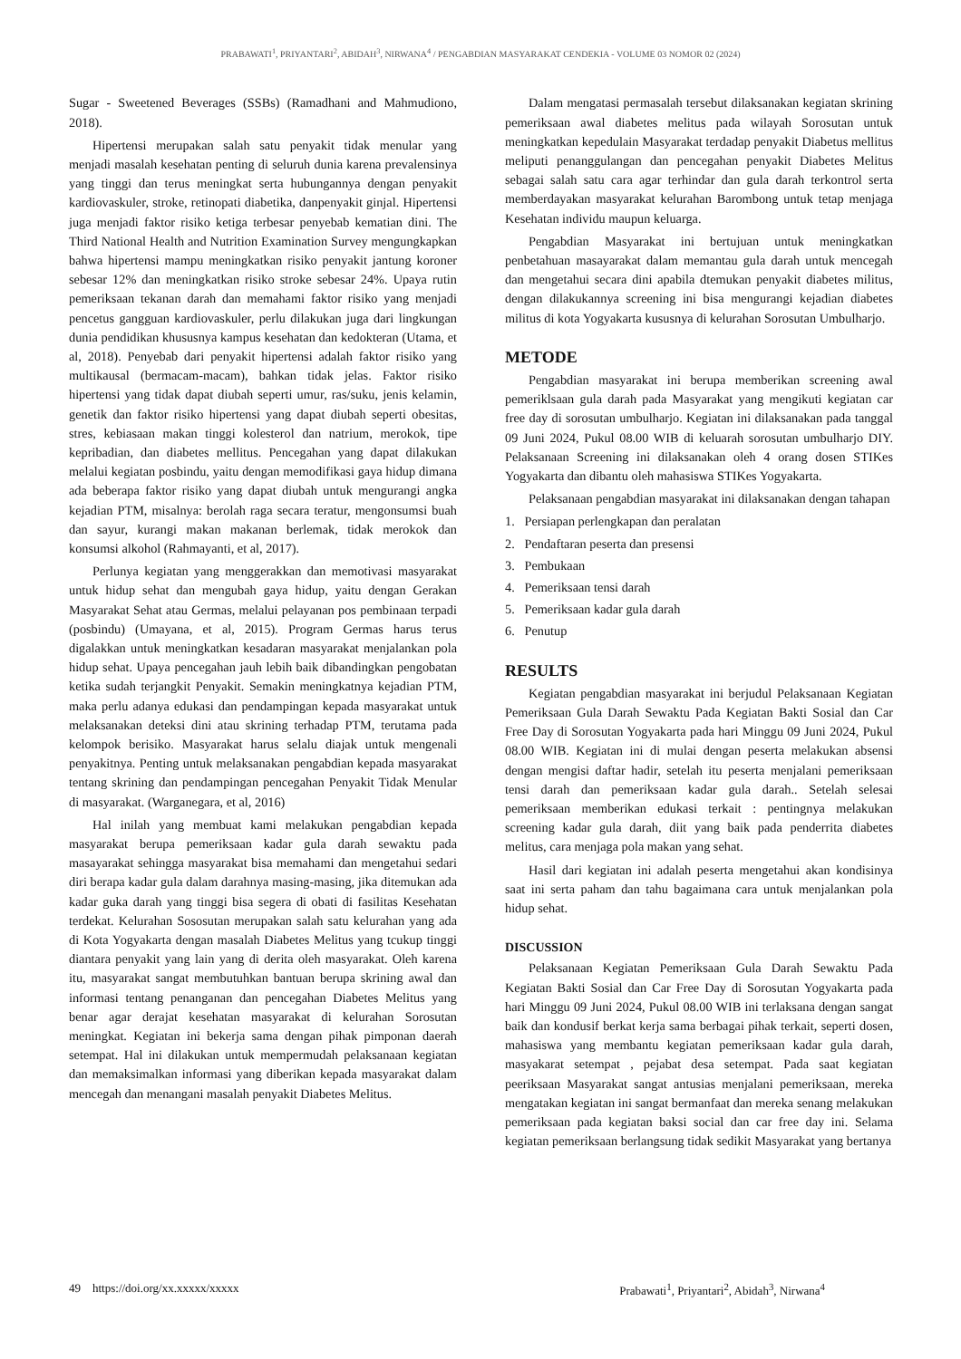PRABAWATI<sup>1</sup>, PRIYANTARI<sup>2</sup>, ABIDAH<sup>3</sup>, NIRWANA<sup>4</sup> / PENGABDIAN MASYARAKAT CENDEKIA - VOLUME 03 NOMOR 02 (2024)
Sugar - Sweetened Beverages (SSBs) (Ramadhani and Mahmudiono, 2018).
Hipertensi merupakan salah satu penyakit tidak menular yang menjadi masalah kesehatan penting di seluruh dunia karena prevalensinya yang tinggi dan terus meningkat serta hubungannya dengan penyakit kardiovaskuler, stroke, retinopati diabetika, danpenyakit ginjal. Hipertensi juga menjadi faktor risiko ketiga terbesar penyebab kematian dini. The Third National Health and Nutrition Examination Survey mengungkapkan bahwa hipertensi mampu meningkatkan risiko penyakit jantung koroner sebesar 12% dan meningkatkan risiko stroke sebesar 24%. Upaya rutin pemeriksaan tekanan darah dan memahami faktor risiko yang menjadi pencetus gangguan kardiovaskuler, perlu dilakukan juga dari lingkungan dunia pendidikan khususnya kampus kesehatan dan kedokteran (Utama, et al, 2018). Penyebab dari penyakit hipertensi adalah faktor risiko yang multikausal (bermacam-macam), bahkan tidak jelas. Faktor risiko hipertensi yang tidak dapat diubah seperti umur, ras/suku, jenis kelamin, genetik dan faktor risiko hipertensi yang dapat diubah seperti obesitas, stres, kebiasaan makan tinggi kolesterol dan natrium, merokok, tipe kepribadian, dan diabetes mellitus. Pencegahan yang dapat dilakukan melalui kegiatan posbindu, yaitu dengan memodifikasi gaya hidup dimana ada beberapa faktor risiko yang dapat diubah untuk mengurangi angka kejadian PTM, misalnya: berolah raga secara teratur, mengonsumsi buah dan sayur, kurangi makan makanan berlemak, tidak merokok dan konsumsi alkohol (Rahmayanti, et al, 2017).
Perlunya kegiatan yang menggerakkan dan memotivasi masyarakat untuk hidup sehat dan mengubah gaya hidup, yaitu dengan Gerakan Masyarakat Sehat atau Germas, melalui pelayanan pos pembinaan terpadi (posbindu) (Umayana, et al, 2015). Program Germas harus terus digalakkan untuk meningkatkan kesadaran masyarakat menjalankan pola hidup sehat. Upaya pencegahan jauh lebih baik dibandingkan pengobatan ketika sudah terjangkit Penyakit. Semakin meningkatnya kejadian PTM, maka perlu adanya edukasi dan pendampingan kepada masyarakat untuk melaksanakan deteksi dini atau skrining terhadap PTM, terutama pada kelompok berisiko. Masyarakat harus selalu diajak untuk mengenali penyakitnya. Penting untuk melaksanakan pengabdian kepada masyarakat tentang skrining dan pendampingan pencegahan Penyakit Tidak Menular di masyarakat. (Warganegara, et al, 2016)
Hal inilah yang membuat kami melakukan pengabdian kepada masyarakat berupa pemeriksaan kadar gula darah sewaktu pada masayarakat sehingga masyarakat bisa memahami dan mengetahui sedari diri berapa kadar gula dalam darahnya masing-masing, jika ditemukan ada kadar guka darah yang tinggi bisa segera di obati di fasilitas Kesehatan terdekat. Kelurahan Sososutan merupakan salah satu kelurahan yang ada di Kota Yogyakarta dengan masalah Diabetes Melitus yang tcukup tinggi diantara penyakit yang lain yang di derita oleh masyarakat. Oleh karena itu, masyarakat sangat membutuhkan bantuan berupa skrining awal dan informasi tentang penanganan dan pencegahan Diabetes Melitus yang benar agar derajat kesehatan masyarakat di kelurahan Sorosutan meningkat. Kegiatan ini bekerja sama dengan pihak pimponan daerah setempat. Hal ini dilakukan untuk mempermudah pelaksanaan kegiatan dan memaksimalkan informasi yang diberikan kepada masyarakat dalam mencegah dan menangani masalah penyakit Diabetes Melitus.
Dalam mengatasi permasalah tersebut dilaksanakan kegiatan skrining pemeriksaan awal diabetes melitus pada wilayah Sorosutan untuk meningkatkan kepedulain Masyarakat terdadap penyakit Diabetus mellitus meliputi penanggulangan dan pencegahan penyakit Diabetes Melitus sebagai salah satu cara agar terhindar dan gula darah terkontrol serta memberdayakan masyarakat kelurahan Barombong untuk tetap menjaga Kesehatan individu maupun keluarga.
Pengabdian Masyarakat ini bertujuan untuk meningkatkan penbetahuan masayarakat dalam memantau gula darah untuk mencegah dan mengetahui secara dini apabila dtemukan penyakit diabetes militus, dengan dilakukannya screening ini bisa mengurangi kejadian diabetes militus di kota Yogyakarta kususnya di kelurahan Sorosutan Umbulharjo.
METODE
Pengabdian masyarakat ini berupa memberikan screening awal pemeriklsaan gula darah pada Masyarakat yang mengikuti kegiatan car free day di sorosutan umbulharjo. Kegiatan ini dilaksanakan pada tanggal 09 Juni 2024, Pukul 08.00 WIB di keluarah sorosutan umbulharjo DIY. Pelaksanaan Screening ini dilaksanakan oleh 4 orang dosen STIKes Yogyakarta dan dibantu oleh mahasiswa STIKes Yogyakarta.
Pelaksanaan pengabdian masyarakat ini dilaksanakan dengan tahapan
1. Persiapan perlengkapan dan peralatan
2. Pendaftaran peserta dan presensi
3. Pembukaan
4. Pemeriksaan tensi darah
5. Pemeriksaan kadar gula darah
6. Penutup
RESULTS
Kegiatan pengabdian masyarakat ini berjudul Pelaksanaan Kegiatan Pemeriksaan Gula Darah Sewaktu Pada Kegiatan Bakti Sosial dan Car Free Day di Sorosutan Yogyakarta pada hari Minggu 09 Juni 2024, Pukul 08.00 WIB. Kegiatan ini di mulai dengan peserta melakukan absensi dengan mengisi daftar hadir, setelah itu peserta menjalani pemeriksaan tensi darah dan pemeriksaan kadar gula darah.. Setelah selesai pemeriksaan memberikan edukasi terkait : pentingnya melakukan screening kadar gula darah, diit yang baik pada penderrita diabetes melitus, cara menjaga pola makan yang sehat.
Hasil dari kegiatan ini adalah peserta mengetahui akan kondisinya saat ini serta paham dan tahu bagaimana cara untuk menjalankan pola hidup sehat.
DISCUSSION
Pelaksanaan Kegiatan Pemeriksaan Gula Darah Sewaktu Pada Kegiatan Bakti Sosial dan Car Free Day di Sorosutan Yogyakarta pada hari Minggu 09 Juni 2024, Pukul 08.00 WIB ini terlaksana dengan sangat baik dan kondusif berkat kerja sama berbagai pihak terkait, seperti dosen, mahasiswa yang membantu kegiatan pemeriksaan kadar gula darah, masyakarat setempat , pejabat desa setempat. Pada saat kegiatan peeriksaan Masyarakat sangat antusias menjalani pemeriksaan, mereka mengatakan kegiatan ini sangat bermanfaat dan mereka senang melakukan pemeriksaan pada kegiatan baksi social dan car free day ini. Selama kegiatan pemeriksaan berlangsung tidak sedikit Masyarakat yang bertanya
49 https://doi.org/xx.xxxxx/xxxxx Prabawati<sup>1</sup>, Priyantari<sup>2</sup>, Abidah<sup>3</sup>, Nirwana<sup>4</sup>